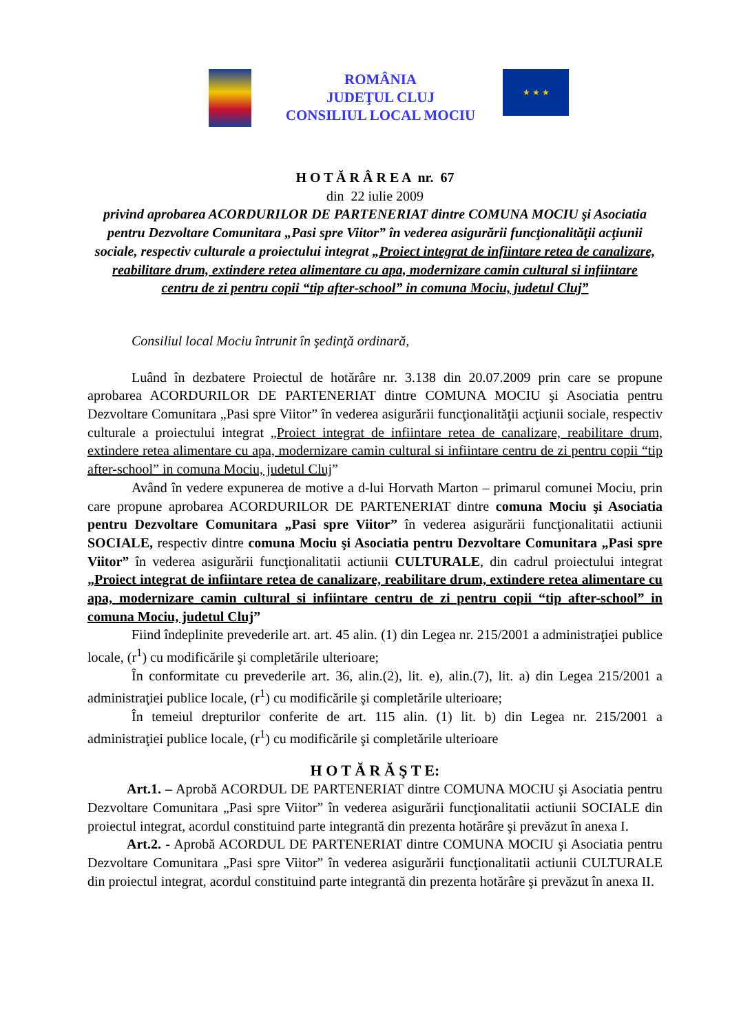ROMÂNIA
JUDEŢUL CLUJ
CONSILIUL LOCAL MOCIU
★ ★ ★
H O T Ă R Â R E A nr. 67
din 22 iulie 2009
privind aprobarea ACORDURILOR DE PARTENERIAT dintre COMUNA MOCIU şi Asociatia pentru Dezvoltare Comunitara „Pasi spre Viitor” în vederea asigurării funcţionalităţii acţiunii sociale, respectiv culturale a proiectului integrat „Proiect integrat de infiintare retea de canalizare, reabilitare drum, extindere retea alimentare cu apa, modernizare camin cultural si infiintare centru de zi pentru copii “tip after-school” in comuna Mociu, judetul Cluj”
Consiliul local Mociu întrunit în şedinţă ordinară,
Luând în dezbatere Proiectul de hotărâre nr. 3.138 din 20.07.2009 prin care se propune aprobarea ACORDURILOR DE PARTENERIAT dintre COMUNA MOCIU şi Asociatia pentru Dezvoltare Comunitara „Pasi spre Viitor” în vederea asigurării funcţionalităţii acţiunii sociale, respectiv culturale a proiectului integrat „Proiect integrat de infiintare retea de canalizare, reabilitare drum, extindere retea alimentare cu apa, modernizare camin cultural si infiintare centru de zi pentru copii “tip after-school” in comuna Mociu, judetul Cluj”
Având în vedere expunerea de motive a d-lui Horvath Marton – primarul comunei Mociu, prin care propune aprobarea ACORDURILOR DE PARTENERIAT dintre comuna Mociu şi Asociatia pentru Dezvoltare Comunitara „Pasi spre Viitor” în vederea asigurării funcţionalitatii actiunii SOCIALE, respectiv dintre comuna Mociu şi Asociatia pentru Dezvoltare Comunitara „Pasi spre Viitor” în vederea asigurării funcţionalitatii actiunii CULTURALE, din cadrul proiectului integrat „Proiect integrat de infiintare retea de canalizare, reabilitare drum, extindere retea alimentare cu apa, modernizare camin cultural si infiintare centru de zi pentru copii “tip after-school” in comuna Mociu, judetul Cluj”
Fiind îndeplinite prevederile art. art. 45 alin. (1) din Legea nr. 215/2001 a administraţiei publice locale, (r<sup>1</sup>) cu modificările şi completările ulterioare;
În conformitate cu prevederile art. 36, alin.(2), lit. e), alin.(7), lit. a) din Legea 215/2001 a administraţiei publice locale, (r<sup>1</sup>) cu modificările şi completările ulterioare;
În temeiul drepturilor conferite de art. 115 alin. (1) lit. b) din Legea nr. 215/2001 a administraţiei publice locale, (r<sup>1</sup>) cu modificările şi completările ulterioare
H O T Ă R Ă Ş T E:
Art.1. – Aprobă ACORDUL DE PARTENERIAT dintre COMUNA MOCIU şi Asociatia pentru Dezvoltare Comunitara „Pasi spre Viitor” în vederea asigurării funcţionalitatii actiunii SOCIALE din proiectul integrat, acordul constituind parte integrantă din prezenta hotărâre şi prevăzut în anexa I.
Art.2. - Aprobă ACORDUL DE PARTENERIAT dintre COMUNA MOCIU şi Asociatia pentru Dezvoltare Comunitara „Pasi spre Viitor” în vederea asigurării funcţionalitatii actiunii CULTURALE din proiectul integrat, acordul constituind parte integrantă din prezenta hotărâre şi prevăzut în anexa II.